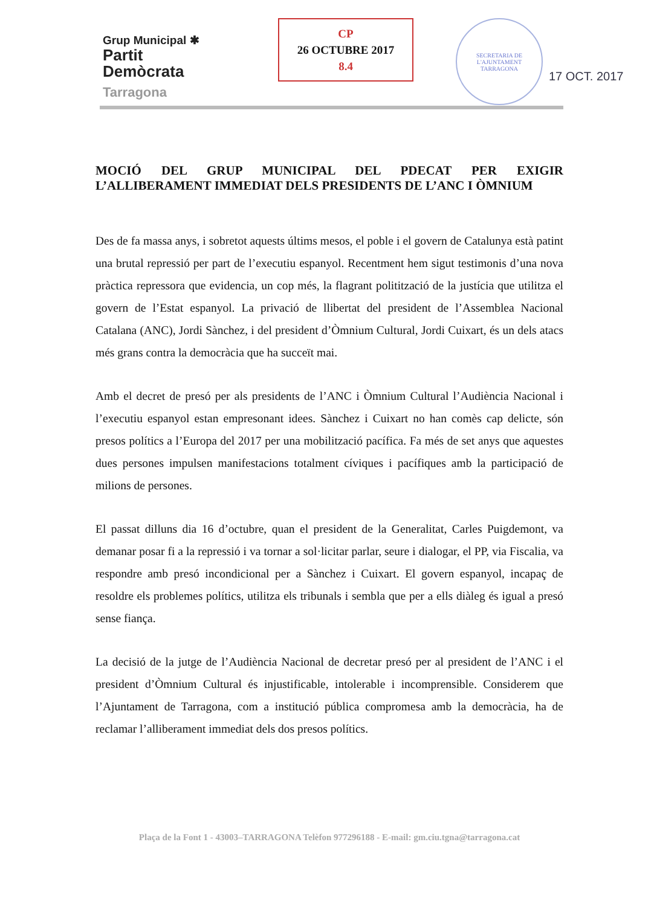Grup Municipal ✱
Partit
Demòcrata
Tarragona
CP
26 OCTUBRE 2017
8.4
SECRETARIA DE L'AJUNTAMENT
TARRAGONA
17 OCT. 2017
MOCIÓ DEL GRUP MUNICIPAL DEL PDECAT PER EXIGIR L’ALLIBERAMENT IMMEDIAT DELS PRESIDENTS DE L’ANC I ÒMNIUM
Des de fa massa anys, i sobretot aquests últims mesos, el poble i el govern de Catalunya està patint una brutal repressió per part de l’executiu espanyol. Recentment hem sigut testimonis d’una nova pràctica repressora que evidencia, un cop més, la flagrant politització de la justícia que utilitza el govern de l’Estat espanyol. La privació de llibertat del president de l’Assemblea Nacional Catalana (ANC), Jordi Sànchez, i del president d’Òmnium Cultural, Jordi Cuixart, és un dels atacs més grans contra la democràcia que ha succeït mai.
Amb el decret de presó per als presidents de l’ANC i Òmnium Cultural l’Audiència Nacional i l’executiu espanyol estan empresonant idees. Sànchez i Cuixart no han comès cap delicte, són presos polítics a l’Europa del 2017 per una mobilització pacífica. Fa més de set anys que aquestes dues persones impulsen manifestacions totalment cíviques i pacífiques amb la participació de milions de persones.
El passat dilluns dia 16 d’octubre, quan el president de la Generalitat, Carles Puigdemont, va demanar posar fi a la repressió i va tornar a sol·licitar parlar, seure i dialogar, el PP, via Fiscalia, va respondre amb presó incondicional per a Sànchez i Cuixart. El govern espanyol, incapaç de resoldre els problemes polítics, utilitza els tribunals i sembla que per a ells diàleg és igual a presó sense fiança.
La decisió de la jutge de l’Audiència Nacional de decretar presó per al president de l’ANC i el president d’Òmnium Cultural és injustificable, intolerable i incomprensible. Considerem que l’Ajuntament de Tarragona, com a institució pública compromesa amb la democràcia, ha de reclamar l’alliberament immediat dels dos presos polítics.
Plaça de la Font 1 - 43003–TARRAGONA Telèfon 977296188 - E-mail: gm.ciu.tgna@tarragona.cat